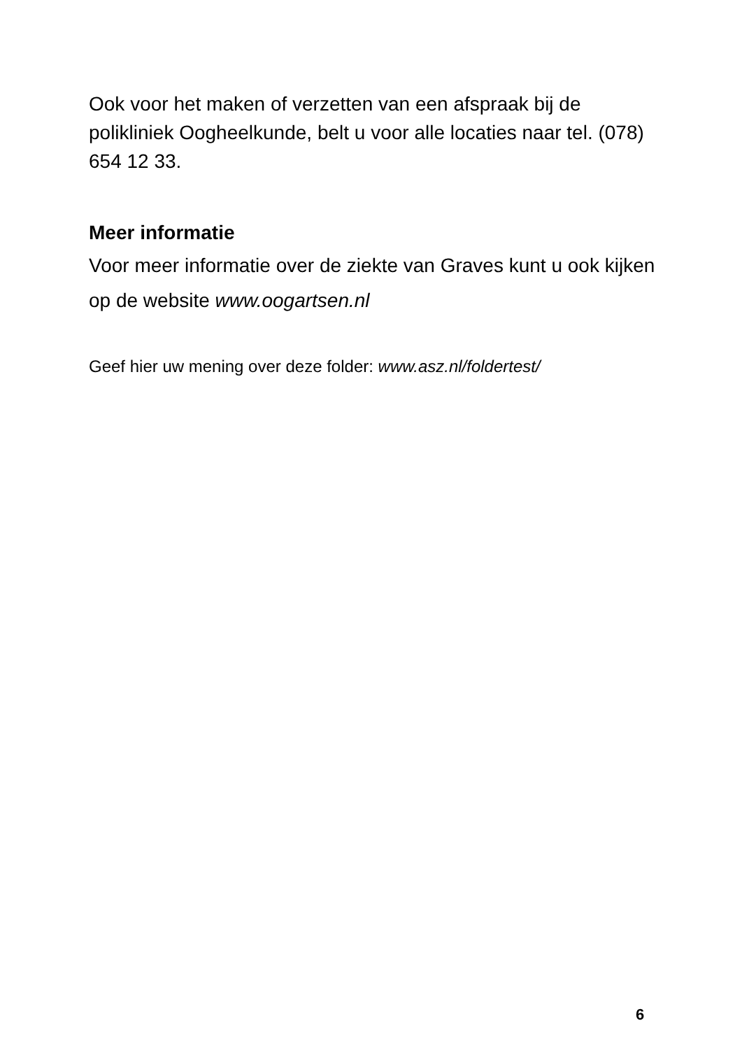Ook voor het maken of verzetten van een afspraak bij de polikliniek Oogheelkunde, belt u voor alle locaties naar tel. (078) 654 12 33.
Meer informatie
Voor meer informatie over de ziekte van Graves kunt u ook kijken op de website www.oogartsen.nl
Geef hier uw mening over deze folder: www.asz.nl/foldertest/
6